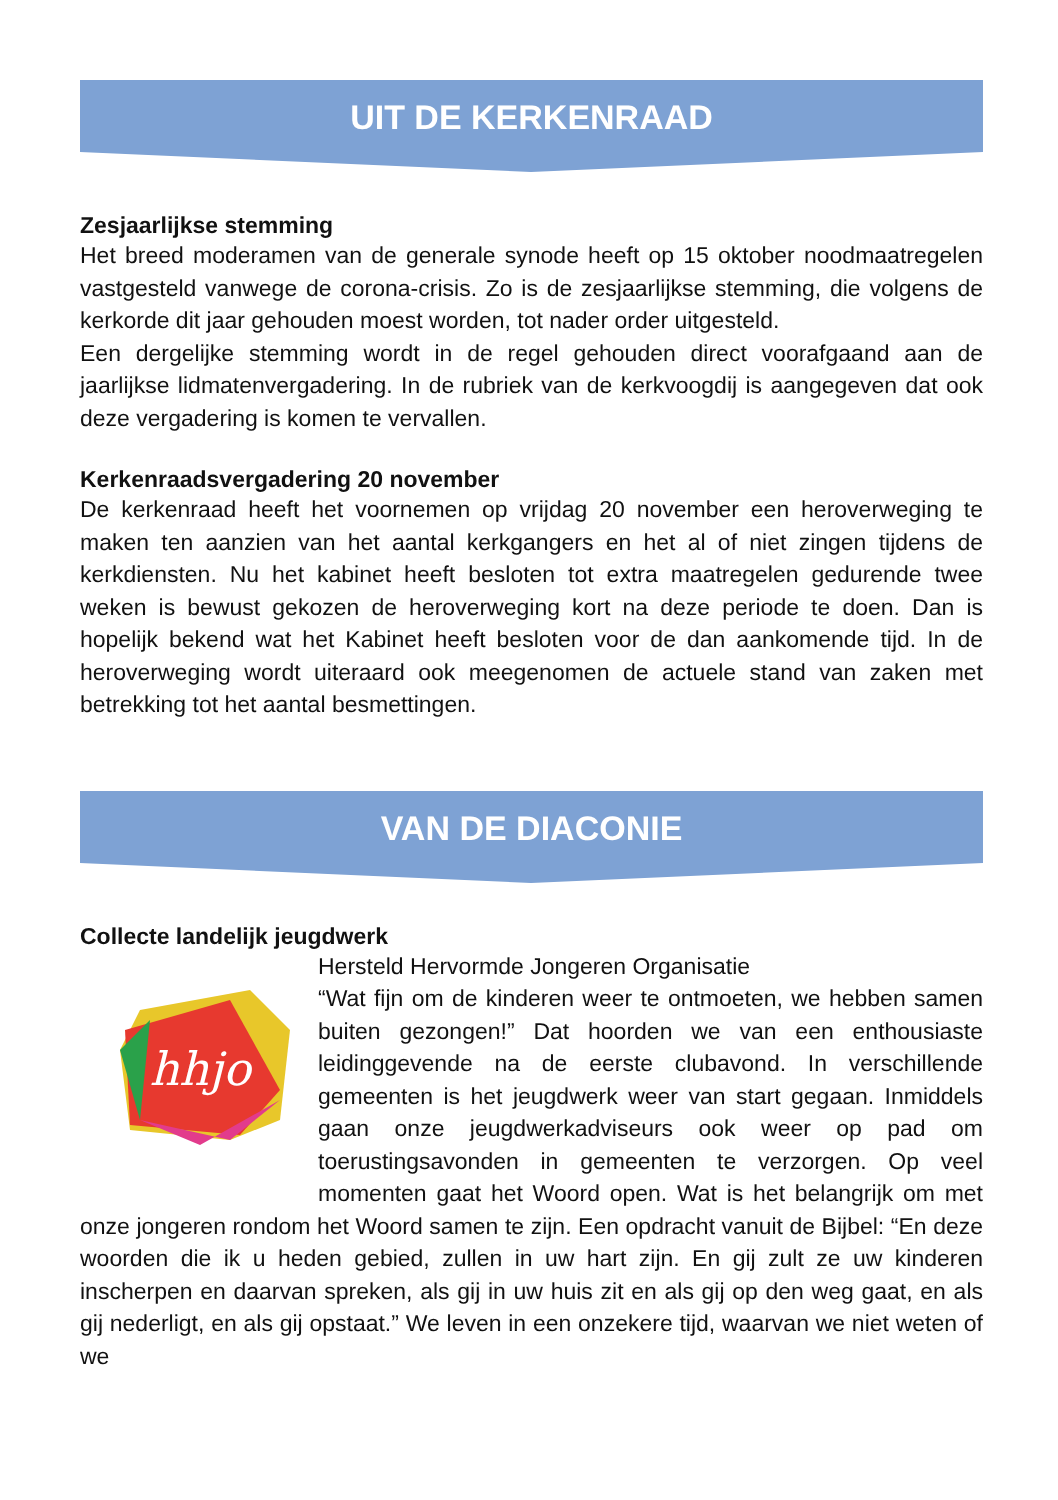UIT DE KERKENRAAD
Zesjaarlijkse stemming
Het breed moderamen van de generale synode heeft op 15 oktober noodmaatregelen vastgesteld vanwege de corona-crisis. Zo is de zesjaarlijkse stemming, die volgens de kerkorde dit jaar gehouden moest worden, tot nader order uitgesteld.
Een dergelijke stemming wordt in de regel gehouden direct voorafgaand aan de jaarlijkse lidmatenvergadering. In de rubriek van de kerkvoogdij is aangegeven dat ook deze vergadering is komen te vervallen.
Kerkenraadsvergadering 20 november
De kerkenraad heeft het voornemen op vrijdag 20 november een heroverweging te maken ten aanzien van het aantal kerkgangers en het al of niet zingen tijdens de kerkdiensten. Nu het kabinet heeft besloten tot extra maatregelen gedurende twee weken is bewust gekozen de heroverweging kort na deze periode te doen. Dan is hopelijk bekend wat het Kabinet heeft besloten voor de dan aankomende tijd. In de heroverweging wordt uiteraard ook meegenomen de actuele stand van zaken met betrekking tot het aantal besmettingen.
VAN DE DIACONIE
Collecte landelijk jeugdwerk
hhjo
Hersteld Hervormde Jongeren Organisatie
“Wat fijn om de kinderen weer te ontmoeten, we hebben samen buiten gezongen!” Dat hoorden we van een enthousiaste leidinggevende na de eerste clubavond. In verschillende gemeenten is het jeugdwerk weer van start gegaan. Inmiddels gaan onze jeugdwerkadviseurs ook weer op pad om toerustingsavonden in gemeenten te verzorgen. Op veel momenten gaat het Woord open. Wat is het belangrijk om met onze jongeren rondom het Woord samen te zijn. Een opdracht vanuit de Bijbel: “En deze woorden die ik u heden gebied, zullen in uw hart zijn. En gij zult ze uw kinderen inscherpen en daarvan spreken, als gij in uw huis zit en als gij op den weg gaat, en als gij nederligt, en als gij opstaat.” We leven in een onzekere tijd, waarvan we niet weten of we